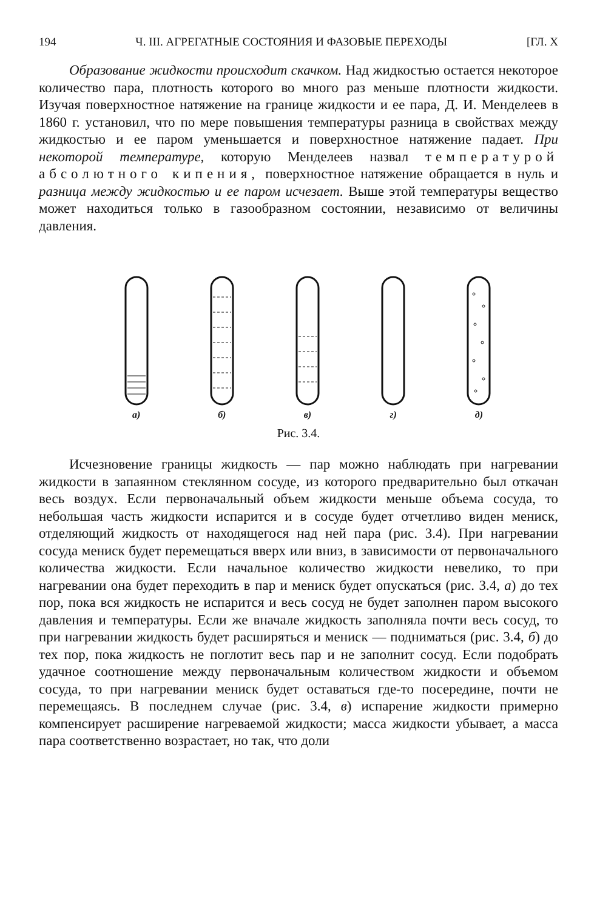194 Ч. III. АГРЕГАТНЫЕ СОСТОЯНИЯ И ФАЗОВЫЕ ПЕРЕХОДЫ [ГЛ. X
Образование жидкости происходит скачком. Над жидкостью остается некоторое количество пара, плотность которого во много раз меньше плотности жидкости. Изучая поверхностное натяжение на границе жидкости и ее пара, Д. И. Менделеев в 1860 г. установил, что по мере повышения температуры разница в свойствах между жидкостью и ее паром уменьшается и поверхностное натяжение падает. При некоторой температуре, которую Менделеев назвал температурой абсолютного кипения, поверхностное натяжение обращается в нуль и разница между жидкостью и ее паром исчезает. Выше этой температуры вещество может находиться только в газообразном состоянии, независимо от величины давления.
а)
б)
в)
г)
д)
Рис. 3.4.
Исчезновение границы жидкость — пар можно наблюдать при нагревании жидкости в запаянном стеклянном сосуде, из которого предварительно был откачан весь воздух. Если первоначальный объем жидкости меньше объема сосуда, то небольшая часть жидкости испарится и в сосуде будет отчетливо виден мениск, отделяющий жидкость от находящегося над ней пара (рис. 3.4). При нагревании сосуда мениск будет перемещаться вверх или вниз, в зависимости от первоначального количества жидкости. Если начальное количество жидкости невелико, то при нагревании она будет переходить в пар и мениск будет опускаться (рис. 3.4, а) до тех пор, пока вся жидкость не испарится и весь сосуд не будет заполнен паром высокого давления и температуры. Если же вначале жидкость заполняла почти весь сосуд, то при нагревании жидкость будет расширяться и мениск — подниматься (рис. 3.4, б) до тех пор, пока жидкость не поглотит весь пар и не заполнит сосуд. Если подобрать удачное соотношение между первоначальным количеством жидкости и объемом сосуда, то при нагревании мениск будет оставаться где-то посередине, почти не перемещаясь. В последнем случае (рис. 3.4, в) испарение жидкости примерно компенсирует расширение нагреваемой жидкости; масса жидкости убывает, а масса пара соответственно возрастает, но так, что доли